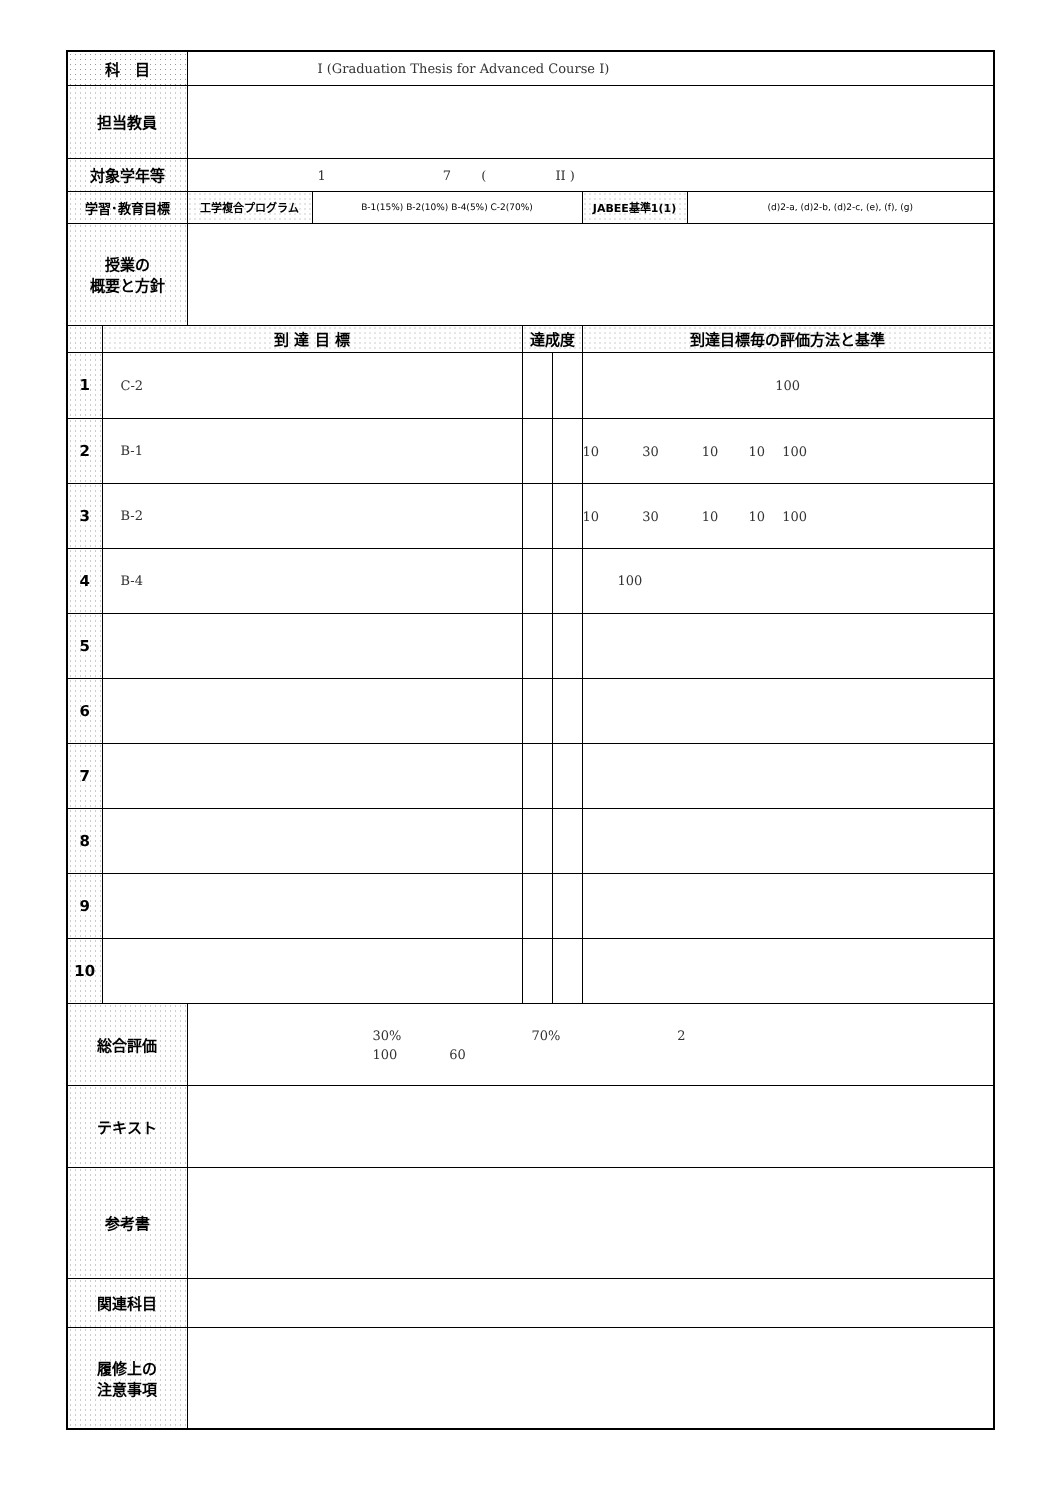| 科 目 | | I (Graduation Thesis for Advanced Course I) | | | | | |
| 担当教員 | | | | | | | |
| 対象学年等 | | 1 7 ( II ) | | | | | |
| 学習･教育目標 | | 工学複合プログラム | B-1(15%) B-2(10%) B-4(5%) C-2(70%) | | | JABEE基準1(1) | (d)2-a, (d)2-b, (d)2-c, (e), (f), (g) |
| 授業の 概要と方針 | | | | | | | |
| | 到 達 目 標 | | | 達成度 | | 到達目標毎の評価方法と基準 | |
| 1 | C-2 | | | | | 100 | |
| 2 | B-1 | | | | | 10 30 10 10 100 | |
| 3 | B-2 | | | | | 10 30 10 10 100 | |
| 4 | B-4 | | | | | 100 | |
| 5 | | | | | | | |
| 6 | | | | | | | |
| 7 | | | | | | | |
| 8 | | | | | | | |
| 9 | | | | | | | |
| 10 | | | | | | | |
| 総合評価 | | 30% 70% 2 100 60 | | | | | |
| テキスト | | | | | | | |
| 参考書 | | | | | | | |
| 関連科目 | | | | | | | |
| 履修上の 注意事項 | | | | | | | |